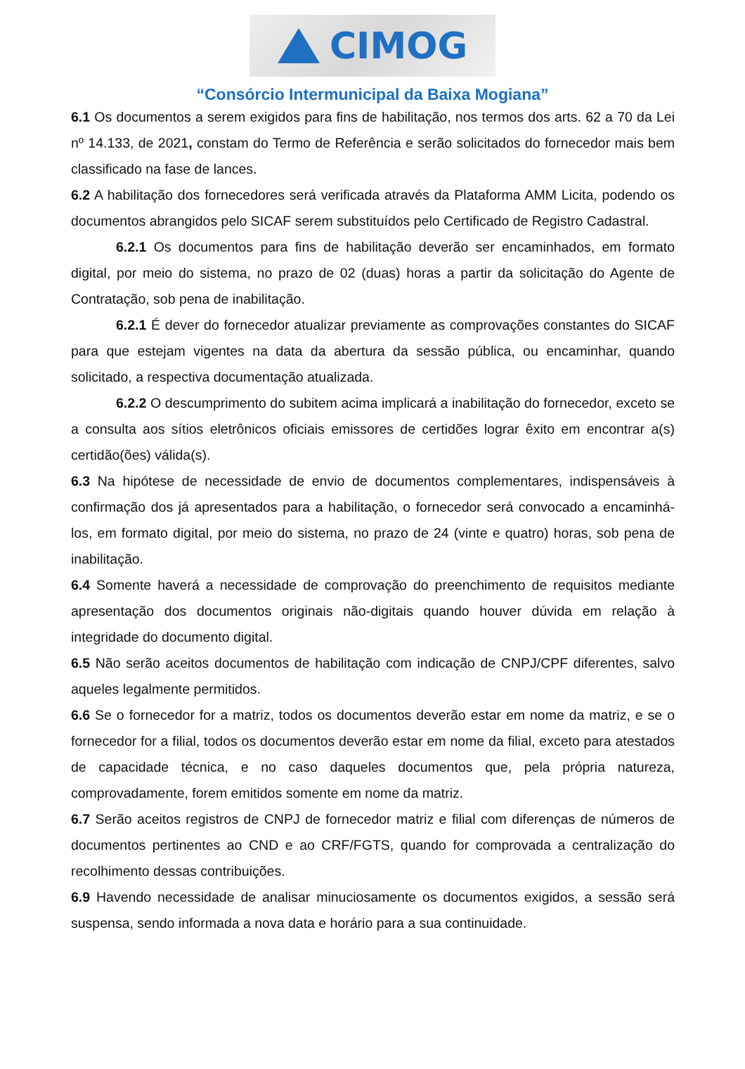CIMOG
“Consórcio Intermunicipal da Baixa Mogiana”
6.1 Os documentos a serem exigidos para fins de habilitação, nos termos dos arts. 62 a 70 da Lei nº 14.133, de 2021, constam do Termo de Referência e serão solicitados do fornecedor mais bem classificado na fase de lances.
6.2 A habilitação dos fornecedores será verificada através da Plataforma AMM Licita, podendo os documentos abrangidos pelo SICAF serem substituídos pelo Certificado de Registro Cadastral.
6.2.1 Os documentos para fins de habilitação deverão ser encaminhados, em formato digital, por meio do sistema, no prazo de 02 (duas) horas a partir da solicitação do Agente de Contratação, sob pena de inabilitação.
6.2.1 É dever do fornecedor atualizar previamente as comprovações constantes do SICAF para que estejam vigentes na data da abertura da sessão pública, ou encaminhar, quando solicitado, a respectiva documentação atualizada.
6.2.2 O descumprimento do subitem acima implicará a inabilitação do fornecedor, exceto se a consulta aos sítios eletrônicos oficiais emissores de certidões lograr êxito em encontrar a(s) certidão(ões) válida(s).
6.3 Na hipótese de necessidade de envio de documentos complementares, indispensáveis à confirmação dos já apresentados para a habilitação, o fornecedor será convocado a encaminhá-los, em formato digital, por meio do sistema, no prazo de 24 (vinte e quatro) horas, sob pena de inabilitação.
6.4 Somente haverá a necessidade de comprovação do preenchimento de requisitos mediante apresentação dos documentos originais não-digitais quando houver dúvida em relação à integridade do documento digital.
6.5 Não serão aceitos documentos de habilitação com indicação de CNPJ/CPF diferentes, salvo aqueles legalmente permitidos.
6.6 Se o fornecedor for a matriz, todos os documentos deverão estar em nome da matriz, e se o fornecedor for a filial, todos os documentos deverão estar em nome da filial, exceto para atestados de capacidade técnica, e no caso daqueles documentos que, pela própria natureza, comprovadamente, forem emitidos somente em nome da matriz.
6.7 Serão aceitos registros de CNPJ de fornecedor matriz e filial com diferenças de números de documentos pertinentes ao CND e ao CRF/FGTS, quando for comprovada a centralização do recolhimento dessas contribuições.
6.9 Havendo necessidade de analisar minuciosamente os documentos exigidos, a sessão será suspensa, sendo informada a nova data e horário para a sua continuidade.